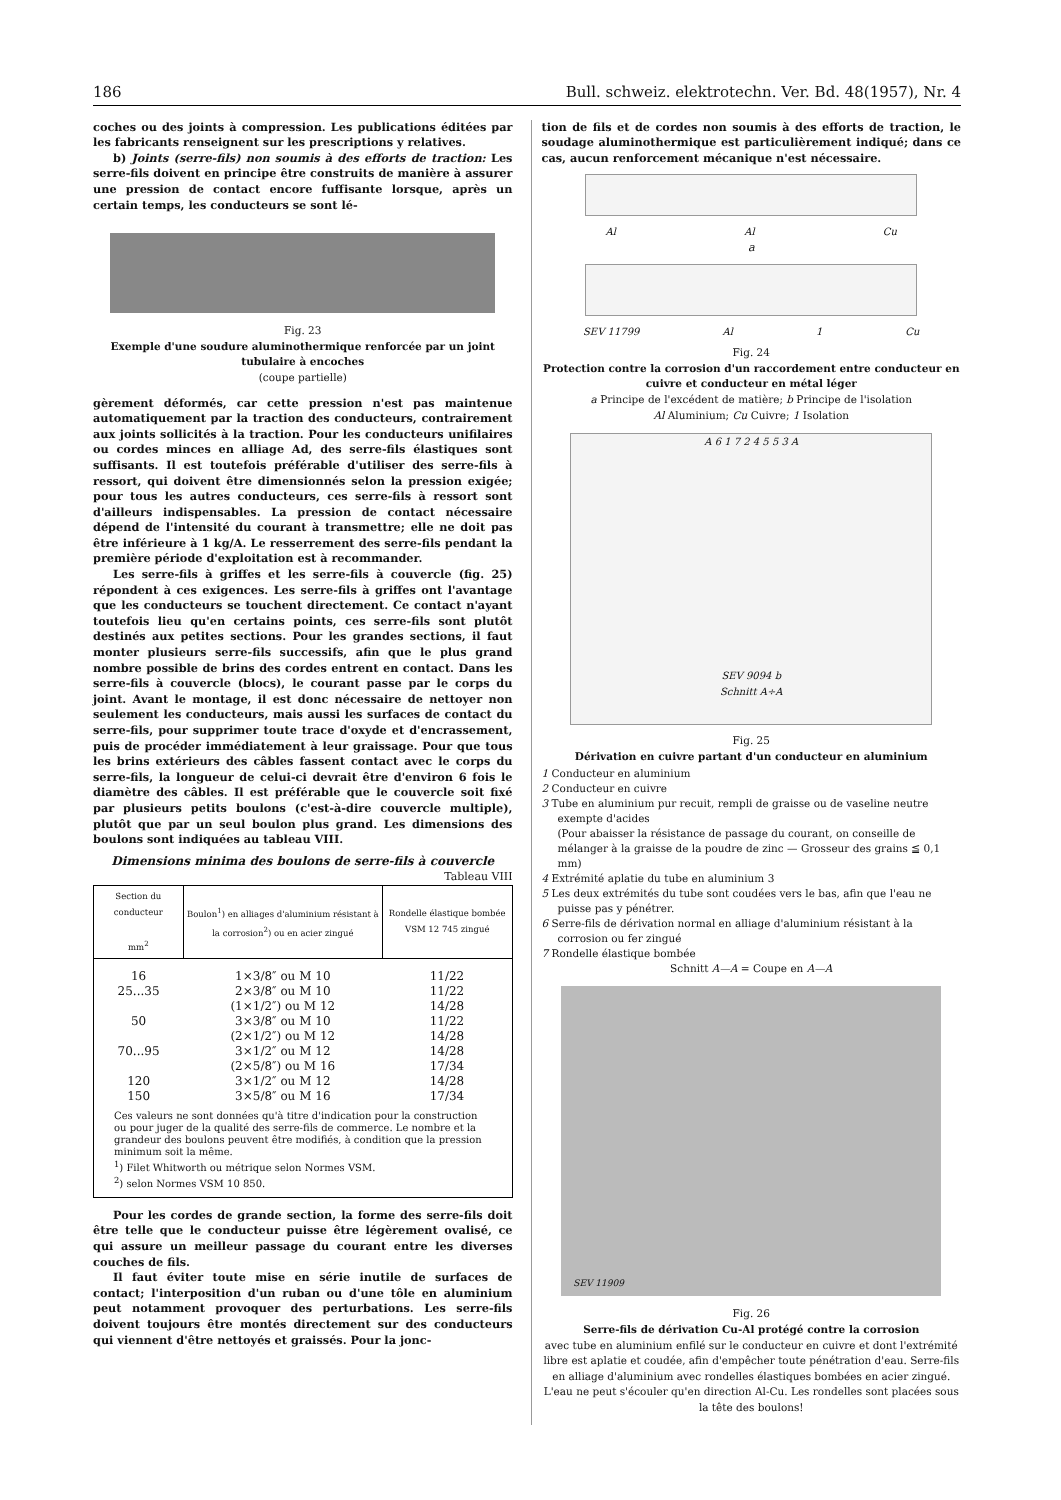186 Bull. schweiz. elektrotechn. Ver. Bd. 48(1957), Nr. 4
coches ou des joints à compression. Les publications éditées par les fabricants renseignent sur les prescriptions y relatives.
b) Joints (serre-fils) non soumis à des efforts de traction: Les serre-fils doivent en principe être construits de manière à assurer une pression de contact encore fuffisante lorsque, après un certain temps, les conducteurs se sont lé-
Fig. 23
Exemple d'une soudure aluminothermique renforcée par un joint tubulaire à encoches
(coupe partielle)
gèrement déformés, car cette pression n'est pas maintenue automatiquement par la traction des conducteurs, contrairement aux joints sollicités à la traction. Pour les conducteurs unifilaires ou cordes minces en alliage Ad, des serre-fils élastiques sont suffisants. Il est toutefois préférable d'utiliser des serre-fils à ressort, qui doivent être dimensionnés selon la pression exigée; pour tous les autres conducteurs, ces serre-fils à ressort sont d'ailleurs indispensables. La pression de contact nécessaire dépend de l'intensité du courant à transmettre; elle ne doit pas être inférieure à 1 kg/A. Le resserrement des serre-fils pendant la première période d'exploitation est à recommander.
Les serre-fils à griffes et les serre-fils à couvercle (fig. 25) répondent à ces exigences. Les serre-fils à griffes ont l'avantage que les conducteurs se touchent directement. Ce contact n'ayant toutefois lieu qu'en certains points, ces serre-fils sont plutôt destinés aux petites sections. Pour les grandes sections, il faut monter plusieurs serre-fils successifs, afin que le plus grand nombre possible de brins des cordes entrent en contact. Dans les serre-fils à couvercle (blocs), le courant passe par le corps du joint. Avant le montage, il est donc nécessaire de nettoyer non seulement les conducteurs, mais aussi les surfaces de contact du serre-fils, pour supprimer toute trace d'oxyde et d'encrassement, puis de procéder immédiatement à leur graissage. Pour que tous les brins extérieurs des câbles fassent contact avec le corps du serre-fils, la longueur de celui-ci devrait être d'environ 6 fois le diamètre des câbles. Il est préférable que le couvercle soit fixé par plusieurs petits boulons (c'est-à-dire couvercle multiple), plutôt que par un seul boulon plus grand. Les dimensions des boulons sont indiquées au tableau VIII.
Dimensions minima des boulons de serre-fils à couvercle
Tableau VIII
| Section du conducteur mm<sup>2</sup> | Boulon<sup>1</sup>) en alliages d'aluminium résistant à la corrosion<sup>2</sup>) ou en acier zingué | Rondelle élastique bombée VSM 12 745 zingué |
| --- | --- | --- |
| 16 | 1×3/8″ ou M 10 | 11/22 |
| 25...35 | 2×3/8″ ou M 10 | 11/22 |
| | (1×1/2″) ou M 12 | 14/28 |
| 50 | 3×3/8″ ou M 10 | 11/22 |
| | (2×1/2″) ou M 12 | 14/28 |
| 70...95 | 3×1/2″ ou M 12 | 14/28 |
| | (2×5/8″) ou M 16 | 17/34 |
| 120 | 3×1/2″ ou M 12 | 14/28 |
| 150 | 3×5/8″ ou M 16 | 17/34 |
| Ces valeurs ne sont données qu'à titre d'indication pour la construction ou pour juger de la qualité des serre-fils de commerce. Le nombre et la grandeur des boulons peuvent être modifiés, à condition que la pression minimum soit la même. <sup>1</sup>) Filet Whitworth ou métrique selon Normes VSM. <sup>2</sup>) selon Normes VSM 10 850. | | |
Pour les cordes de grande section, la forme des serre-fils doit être telle que le conducteur puisse être légèrement ovalisé, ce qui assure un meilleur passage du courant entre les diverses couches de fils.
Il faut éviter toute mise en série inutile de surfaces de contact; l'interposition d'un ruban ou d'une tôle en aluminium peut notamment provoquer des perturbations. Les serre-fils doivent toujours être montés directement sur des conducteurs qui viennent d'être nettoyés et graissés. Pour la jonc-
tion de fils et de cordes non soumis à des efforts de traction, le soudage aluminothermique est particulièrement indiqué; dans ce cas, aucun renforcement mécanique n'est nécessaire.
Al Al Cu
a
SEV 11799 Al 1 Cu
Fig. 24
Protection contre la corrosion d'un raccordement entre conducteur en cuivre et conducteur en métal léger
a Principe de l'excédent de matière; b Principe de l'isolation
Al Aluminium; Cu Cuivre; 1 Isolation
A 6 1 7 2 4 5 5 3 A
SEV 9094 b
Schnitt A÷A
Fig. 25
Dérivation en cuivre partant d'un conducteur en aluminium
1 Conducteur en aluminium
2 Conducteur en cuivre
3 Tube en aluminium pur recuit, rempli de graisse ou de vaseline neutre exempte d'acides
(Pour abaisser la résistance de passage du courant, on conseille de mélanger à la graisse de la poudre de zinc — Grosseur des grains ≦ 0,1 mm)
4 Extrémité aplatie du tube en aluminium 3
5 Les deux extrémités du tube sont coudées vers le bas, afin que l'eau ne puisse pas y pénétrer.
6 Serre-fils de dérivation normal en alliage d'aluminium résistant à la corrosion ou fer zingué
7 Rondelle élastique bombée
Schnitt A—A = Coupe en A—A
SEV 11909
Fig. 26
Serre-fils de dérivation Cu-Al protégé contre la corrosion
avec tube en aluminium enfilé sur le conducteur en cuivre et dont l'extrémité libre est aplatie et coudée, afin d'empêcher toute pénétration d'eau. Serre-fils en alliage d'aluminium avec rondelles élastiques bombées en acier zingué. L'eau ne peut s'écouler qu'en direction Al-Cu. Les rondelles sont placées sous la tête des boulons!